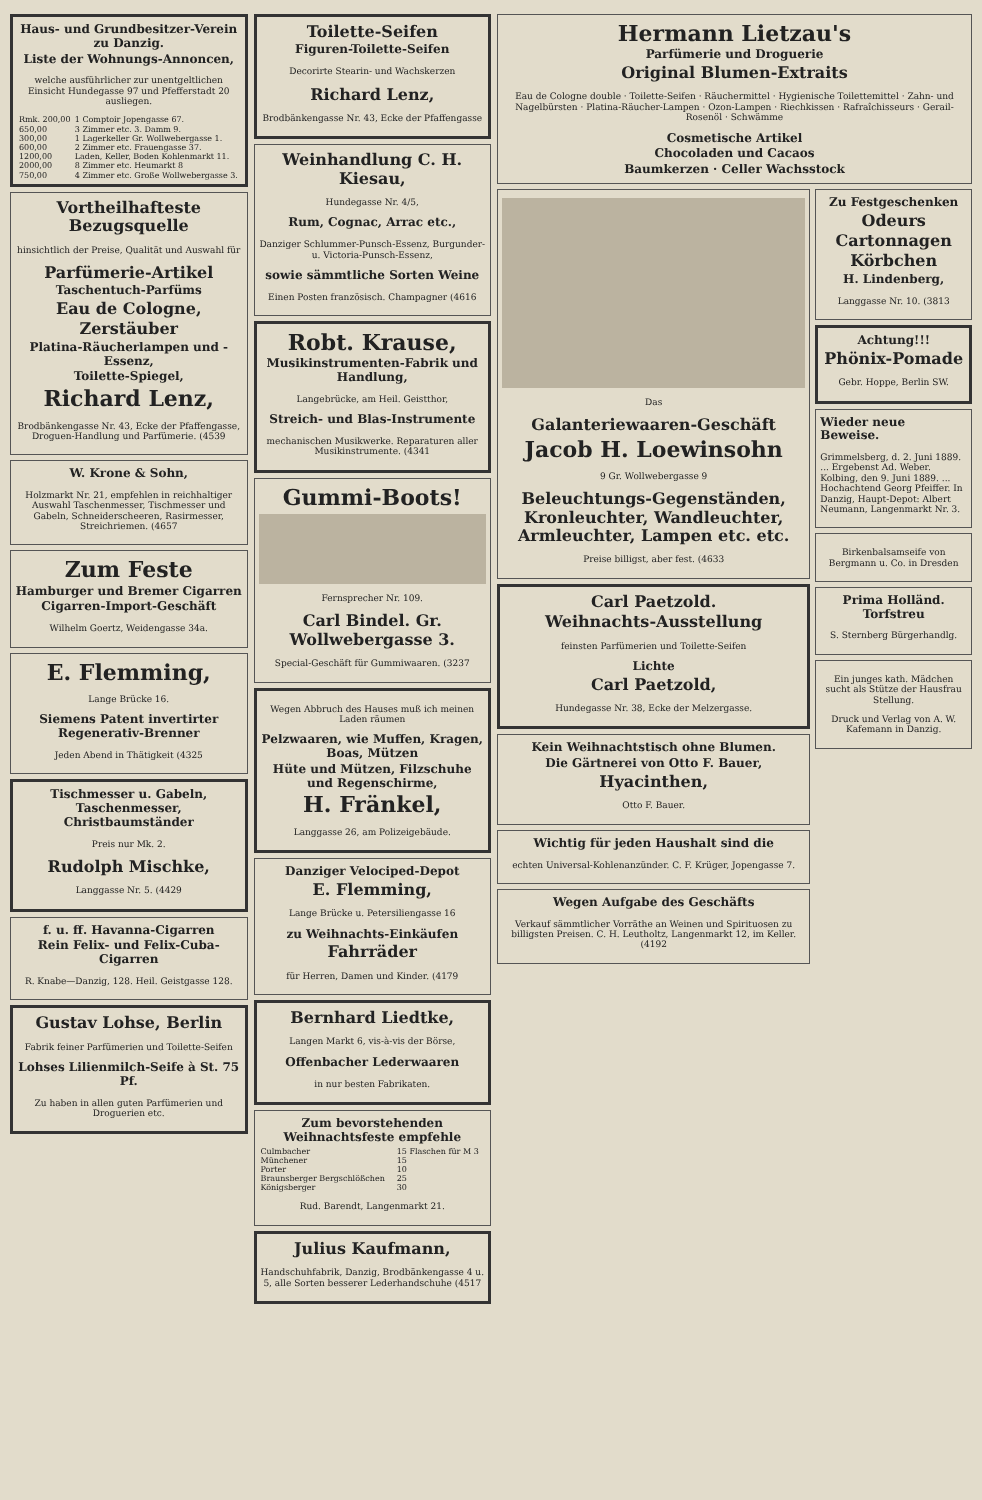Haus- und Grundbesitzer-Verein zu Danzig.
Liste der Wohnungs-Annoncen,
welche ausführlicher zur unentgeltlichen Einsicht Hundegasse 97 und Pfefferstadt 20 ausliegen.
| Rmk. 200,00 | 1 Comptoir Jopengasse 67. |
| 650,00 | 3 Zimmer etc. 3. Damm 9. |
| 300,00 | 1 Lagerkeller Gr. Wollwebergasse 1. |
| 600,00 | 2 Zimmer etc. Frauengasse 37. |
| 1200,00 | Laden, Keller, Boden Kohlenmarkt 11. |
| 2000,00 | 8 Zimmer etc. Heumarkt 8 |
| 750,00 | 4 Zimmer etc. Große Wollwebergasse 3. |
Vortheilhafteste Bezugsquelle
hinsichtlich der Preise, Qualität und Auswahl für
Parfümerie-Artikel
Taschentuch-Parfüms
Eau de Cologne,
Zerstäuber
Platina-Räucherlampen und -Essenz,
Toilette-Spiegel,
Richard Lenz,
Brodbänkengasse Nr. 43, Ecke der Pfaffengasse, Droguen-Handlung und Parfümerie. (4539
W. Krone & Sohn,
Holzmarkt Nr. 21, empfehlen in reichhaltiger Auswahl Taschenmesser, Tischmesser und Gabeln, Schneiderscheeren, Rasirmesser, Streichriemen. (4657
Zum Feste
Hamburger und Bremer Cigarren
Cigarren-Import-Geschäft
Wilhelm Goertz, Weidengasse 34a.
E. Flemming,
Lange Brücke 16.
Siemens Patent invertirter Regenerativ-Brenner
Jeden Abend in Thätigkeit (4325
Tischmesser u. Gabeln, Taschenmesser, Christbaumständer
Preis nur Mk. 2.
Rudolph Mischke,
Langgasse Nr. 5. (4429
f. u. ff. Havanna-Cigarren
Rein Felix- und Felix-Cuba-Cigarren
R. Knabe—Danzig, 128. Heil. Geistgasse 128.
Gustav Lohse, Berlin
Fabrik feiner Parfümerien und Toilette-Seifen
Lohses Lilienmilch-Seife à St. 75 Pf.
Zu haben in allen guten Parfümerien und Droguerien etc.
Toilette-Seifen
Figuren-Toilette-Seifen
Decorirte Stearin- und Wachskerzen
Richard Lenz,
Brodbänkengasse Nr. 43, Ecke der Pfaffengasse
Weinhandlung C. H. Kiesau,
Hundegasse Nr. 4/5,
Rum, Cognac, Arrac etc.,
Danziger Schlummer-Punsch-Essenz, Burgunder- u. Victoria-Punsch-Essenz,
sowie sämmtliche Sorten Weine
Einen Posten französisch. Champagner (4616
Robt. Krause,
Musikinstrumenten-Fabrik und Handlung,
Langebrücke, am Heil. Geistthor,
Streich- und Blas-Instrumente
mechanischen Musikwerke. Reparaturen aller Musikinstrumente. (4341
Gummi-Boots!
Fernsprecher Nr. 109.
Carl Bindel. Gr. Wollwebergasse 3.
Special-Geschäft für Gummiwaaren. (3237
Wegen Abbruch des Hauses muß ich meinen Laden räumen
Pelzwaaren, wie Muffen, Kragen, Boas, Mützen
Hüte und Mützen, Filzschuhe und Regenschirme,
H. Fränkel,
Langgasse 26, am Polizeigebäude.
Danziger Velociped-Depot
E. Flemming,
Lange Brücke u. Petersiliengasse 16
zu Weihnachts-Einkäufen
Fahrräder
für Herren, Damen und Kinder. (4179
Bernhard Liedtke,
Langen Markt 6, vis-à-vis der Börse,
Offenbacher Lederwaaren
in nur besten Fabrikaten.
Zum bevorstehenden Weihnachtsfeste empfehle
| Culmbacher | 15 Flaschen für M 3 |
| Münchener | 15 |
| Porter | 10 |
| Braunsberger Bergschlößchen | 25 |
| Königsberger | 30 |
Rud. Barendt, Langenmarkt 21.
Julius Kaufmann,
Handschuhfabrik, Danzig, Brodbänkengasse 4 u. 5, alle Sorten besserer Lederhandschuhe (4517
Hermann Lietzau's
Parfümerie und Droguerie
Original Blumen-Extraits
Eau de Cologne double · Toilette-Seifen · Räuchermittel · Hygienische Toilettemittel · Zahn- und Nagelbürsten · Platina-Räucher-Lampen · Ozon-Lampen · Riechkissen · Rafraîchisseurs · Gerail-Rosenöl · Schwämme
Cosmetische Artikel
Chocoladen und Cacaos
Baumkerzen · Celler Wachsstock
Das
Galanteriewaaren-Geschäft
Jacob H. Loewinsohn
9 Gr. Wollwebergasse 9
Beleuchtungs-Gegenständen, Kronleuchter, Wandleuchter, Armleuchter, Lampen etc. etc.
Preise billigst, aber fest. (4633
Carl Paetzold.
Weihnachts-Ausstellung
feinsten Parfümerien und Toilette-Seifen
Lichte
Carl Paetzold,
Hundegasse Nr. 38, Ecke der Melzergasse.
Kein Weihnachtstisch ohne Blumen.
Die Gärtnerei von Otto F. Bauer,
Hyacinthen,
Otto F. Bauer.
Wichtig für jeden Haushalt sind die
echten Universal-Kohlenanzünder. C. F. Krüger, Jopengasse 7.
Wegen Aufgabe des Geschäfts
Verkauf sämmtlicher Vorräthe an Weinen und Spirituosen zu billigsten Preisen. C. H. Leutholtz, Langenmarkt 12, im Keller. (4192
Zu Festgeschenken
Odeurs
Cartonnagen
Körbchen
H. Lindenberg,
Langgasse Nr. 10. (3813
Achtung!!!
Phönix-Pomade
Gebr. Hoppe, Berlin SW.
Wieder neue Beweise.
Grimmelsberg, d. 2. Juni 1889. ... Ergebenst Ad. Weber. Kolbing, den 9. Juni 1889. ... Hochachtend Georg Pfeiffer. In Danzig, Haupt-Depot: Albert Neumann, Langenmarkt Nr. 3.
Birkenbalsamseife von Bergmann u. Co. in Dresden
Prima Holländ. Torfstreu
S. Sternberg Bürgerhandlg.
Ein junges kath. Mädchen sucht als Stütze der Hausfrau Stellung.
Druck und Verlag von A. W. Kafemann in Danzig.